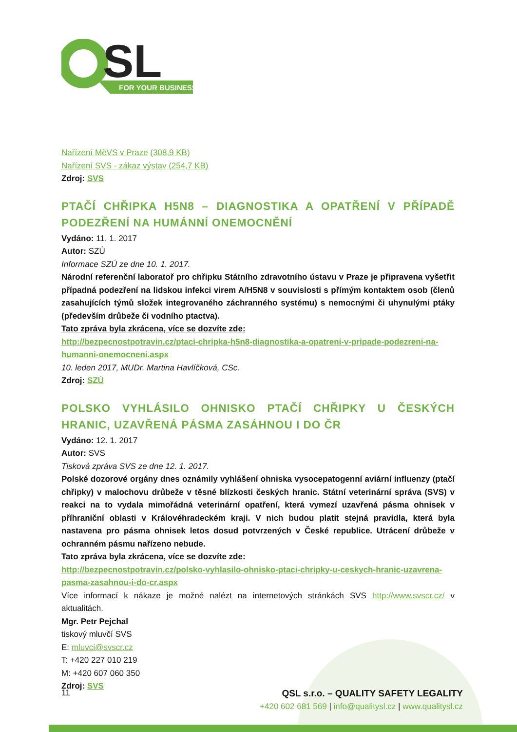SL
FOR YOUR BUSINESS
Nařízení MěVS v Praze (308,9 KB)
Nařízení SVS - zákaz výstav (254,7 KB)
Zdroj: SVS
PTAČÍ CHŘIPKA H5N8 – DIAGNOSTIKA A OPATŘENÍ V PŘÍPADĚ PODEZŘENÍ NA HUMÁNNÍ ONEMOCNĚNÍ
Vydáno: 11. 1. 2017
Autor: SZÚ
Informace SZÚ ze dne 10. 1. 2017.
Národní referenční laboratoř pro chřipku Státního zdravotního ústavu v Praze je připravena vyšetřit případná podezření na lidskou infekci virem A/H5N8 v souvislosti s přímým kontaktem osob (členů zasahujících týmů složek integrovaného záchranného systému) s nemocnými či uhynulými ptáky (především drůbeže či vodního ptactva).
Tato zpráva byla zkrácena, více se dozvíte zde:
http://bezpecnostpotravin.cz/ptaci-chripka-h5n8-diagnostika-a-opatreni-v-pripade-podezreni-na-humanni-onemocneni.aspx
10. leden 2017, MUDr. Martina Havlíčková, CSc.
Zdroj: SZÚ
POLSKO VYHLÁSILO OHNISKO PTAČÍ CHŘIPKY U ČESKÝCH HRANIC, UZAVŘENÁ PÁSMA ZASÁHNOU I DO ČR
Vydáno: 12. 1. 2017
Autor: SVS
Tisková zpráva SVS ze dne 12. 1. 2017.
Polské dozorové orgány dnes oznámily vyhlášení ohniska vysocepatogenní aviární influenzy (ptačí chřipky) v malochovu drůbeže v těsné blízkosti českých hranic. Státní veterinární správa (SVS) v reakci na to vydala mimořádná veterinární opatření, která vymezí uzavřená pásma ohnisek v příhraniční oblasti v Královéhradeckém kraji. V nich budou platit stejná pravidla, která byla nastavena pro pásma ohnisek letos dosud potvrzených v České republice. Utrácení drůbeže v ochranném pásmu nařízeno nebude.
Tato zpráva byla zkrácena, více se dozvíte zde:
http://bezpecnostpotravin.cz/polsko-vyhlasilo-ohnisko-ptaci-chripky-u-ceskych-hranic-uzavrena-pasma-zasahnou-i-do-cr.aspx
Více informací k nákaze je možné nalézt na internetových stránkách SVS http://www.svscr.cz/ v aktualitách.
Mgr. Petr Pejchal
tiskový mluvčí SVS
E: mluvci@svscr.cz
T: +420 227 010 219
M: +420 607 060 350
Zdroj: SVS
11 QSL s.r.o. – QUALITY SAFETY LEGALITY
+420 602 681 569 | info@qualitysl.cz | www.qualitysl.cz